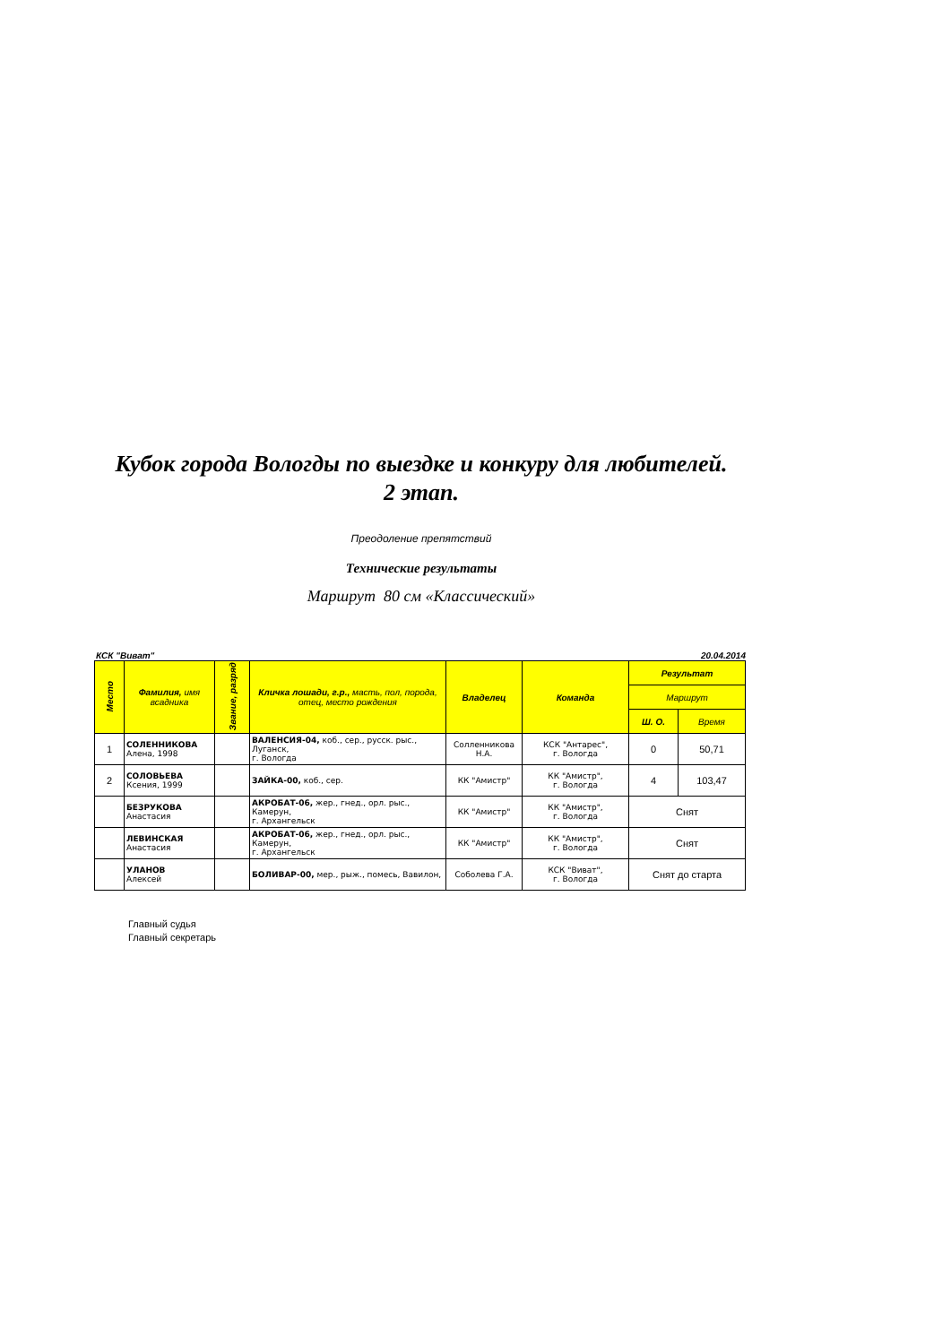Кубок города Вологды по выездке и конкуру для любителей.
2 этап.
Преодоление препятствий
Технические результаты
Маршрут 80 см «Классический»
КСК "Виват" 20.04.2014
| Место | Фамилия, имя всадника | Звание, разряд | Кличка лошади, г.р., масть, пол, порода, отец, место рождения | Владелец | Команда | Результат | |
| --- | --- | --- | --- | --- | --- | --- | --- |
| | | | | | | Маршрут | |
| | | | | | | Ш. О. | Время |
| 1 | СОЛЕННИКОВА Алена, 1998 | | ВАЛЕНСИЯ-04, коб., сер., русск. рыс., Луганск, г. Вологда | Солленникова Н.А. | КСК "Антарес", г. Вологда | 0 | 50,71 |
| 2 | СОЛОВЬЕВА Ксения, 1999 | | ЗАЙКА-00, коб., сер. | КК "Амистр" | КК "Амистр", г. Вологда | 4 | 103,47 |
| | БЕЗРУКОВА Анастасия | | АКРОБАТ-06, жер., гнед., орл. рыс., Камерун, г. Архангельск | КК "Амистр" | КК "Амистр", г. Вологда | Снят | |
| | ЛЕВИНСКАЯ Анастасия | | АКРОБАТ-06, жер., гнед., орл. рыс., Камерун, г. Архангельск | КК "Амистр" | КК "Амистр", г. Вологда | Снят | |
| | УЛАНОВ Алексей | | БОЛИВАР-00, мер., рыж., помесь, Вавилон, | Соболева Г.А. | КСК "Виват", г. Вологда | Снят до старта | |
Главный судья
Главный секретарь